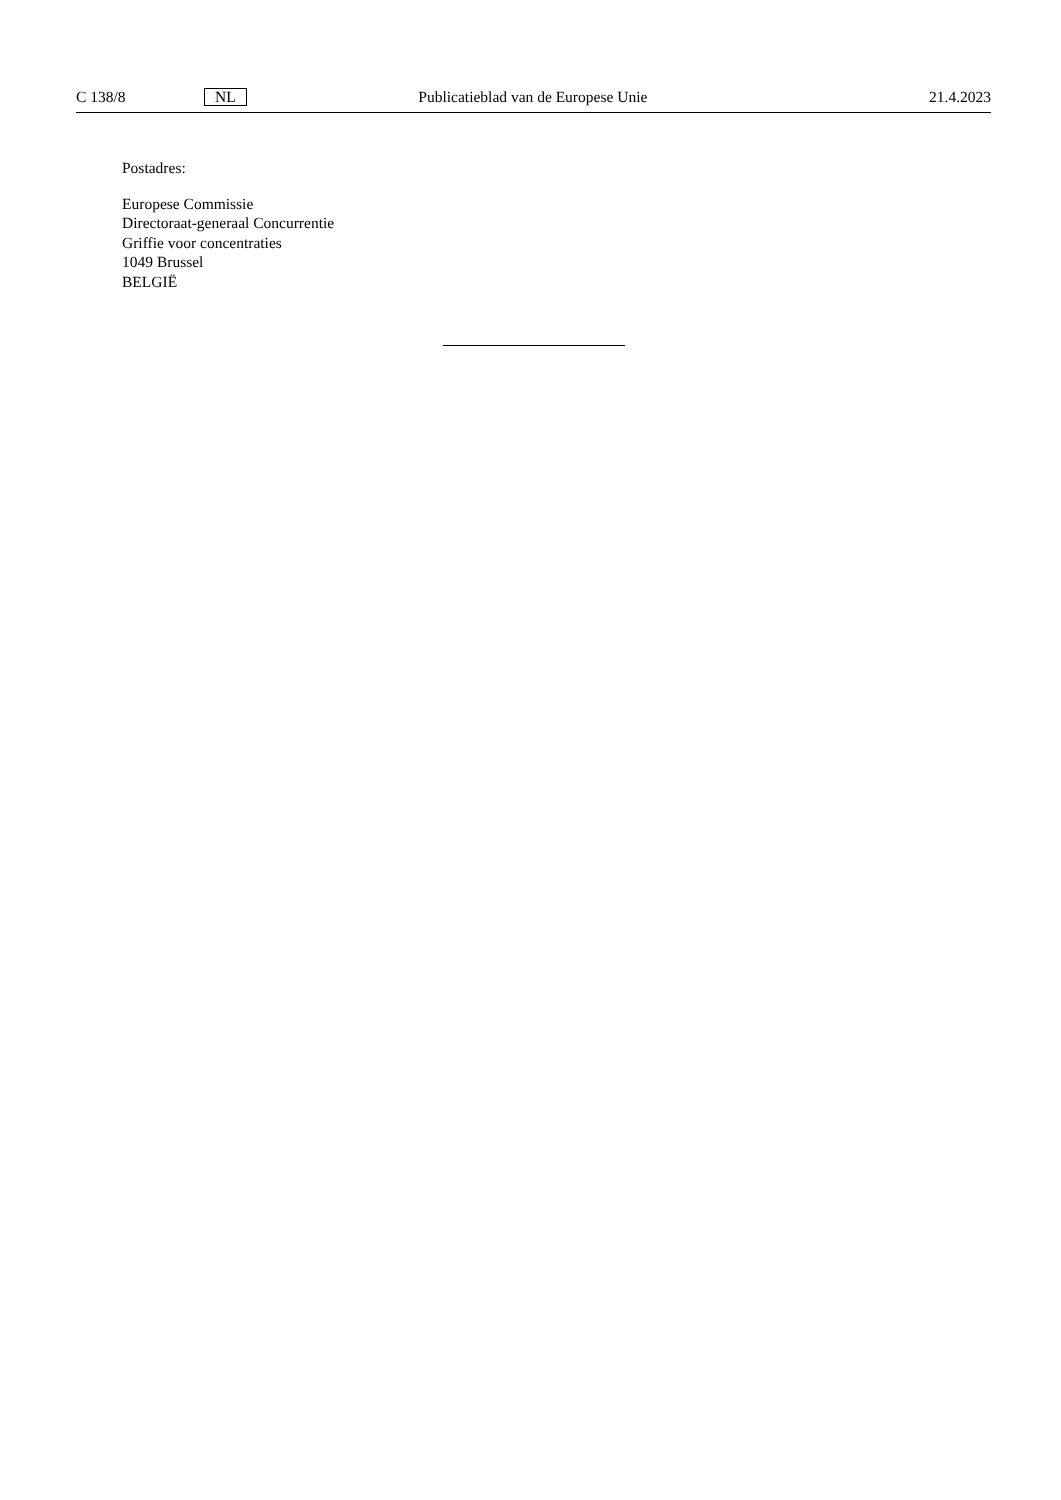C 138/8 NL Publicatieblad van de Europese Unie 21.4.2023
Postadres:
Europese Commissie
Directoraat-generaal Concurrentie
Griffie voor concentraties
1049 Brussel
BELGIË